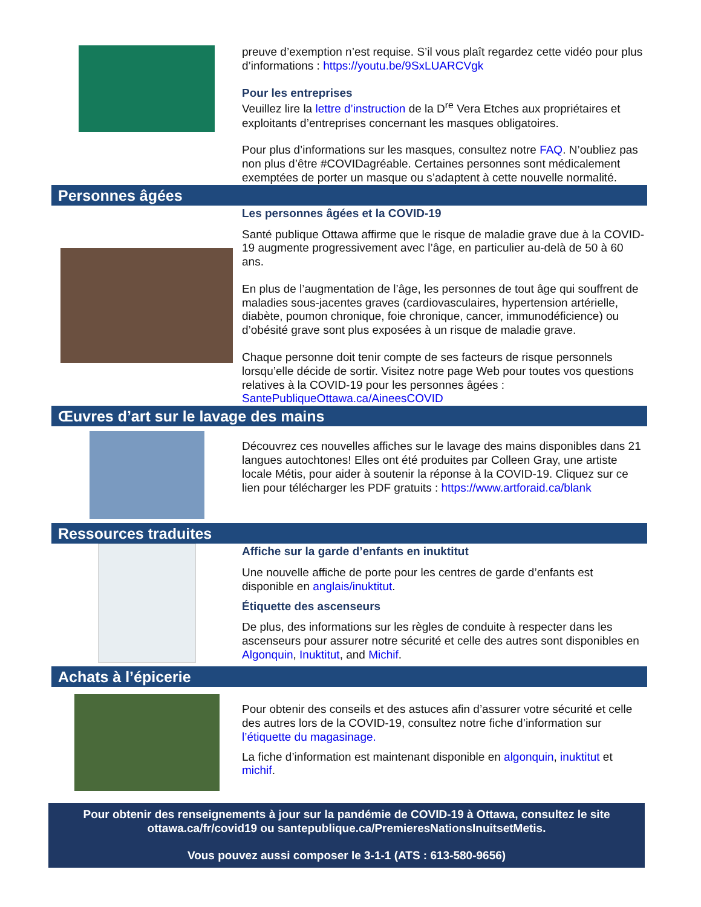preuve d’exemption n’est requise. S’il vous plaît regardez cette vidéo pour plus d’informations : https://youtu.be/9SxLUARCVgk
Pour les entreprises
Veuillez lire la lettre d’instruction de la D<sup>re</sup> Vera Etches aux propriétaires et exploitants d’entreprises concernant les masques obligatoires.
Pour plus d’informations sur les masques, consultez notre FAQ. N’oubliez pas non plus d’être #COVIDagréable. Certaines personnes sont médicalement exemptées de porter un masque ou s’adaptent à cette nouvelle normalité.
Personnes âgées
Les personnes âgées et la COVID-19
Santé publique Ottawa affirme que le risque de maladie grave due à la COVID-19 augmente progressivement avec l’âge, en particulier au-delà de 50 à 60 ans.
En plus de l’augmentation de l’âge, les personnes de tout âge qui souffrent de maladies sous-jacentes graves (cardiovasculaires, hypertension artérielle, diabète, poumon chronique, foie chronique, cancer, immunodéficience) ou d’obésité grave sont plus exposées à un risque de maladie grave.
Chaque personne doit tenir compte de ses facteurs de risque personnels lorsqu’elle décide de sortir. Visitez notre page Web pour toutes vos questions relatives à la COVID-19 pour les personnes âgées : SantePubliqueOttawa.ca/AineesCOVID
Œuvres d’art sur le lavage des mains
Découvrez ces nouvelles affiches sur le lavage des mains disponibles dans 21 langues autochtones! Elles ont été produites par Colleen Gray, une artiste locale Métis, pour aider à soutenir la réponse à la COVID-19. Cliquez sur ce lien pour télécharger les PDF gratuits : https://www.artforaid.ca/blank
Ressources traduites
Affiche sur la garde d’enfants en inuktitut
Une nouvelle affiche de porte pour les centres de garde d’enfants est disponible en anglais/inuktitut.
Étiquette des ascenseurs
De plus, des informations sur les règles de conduite à respecter dans les ascenseurs pour assurer notre sécurité et celle des autres sont disponibles en Algonquin, Inuktitut, and Michif.
Achats à l’épicerie
Pour obtenir des conseils et des astuces afin d’assurer votre sécurité et celle des autres lors de la COVID-19, consultez notre fiche d’information sur l’étiquette du magasinage.
La fiche d’information est maintenant disponible en algonquin, inuktitut et michif.
Pour obtenir des renseignements à jour sur la pandémie de COVID-19 à Ottawa, consultez le site ottawa.ca/fr/covid19 ou santepublique.ca/PremieresNationsInuitsetMetis.
Vous pouvez aussi composer le 3-1-1 (ATS : 613-580-9656)